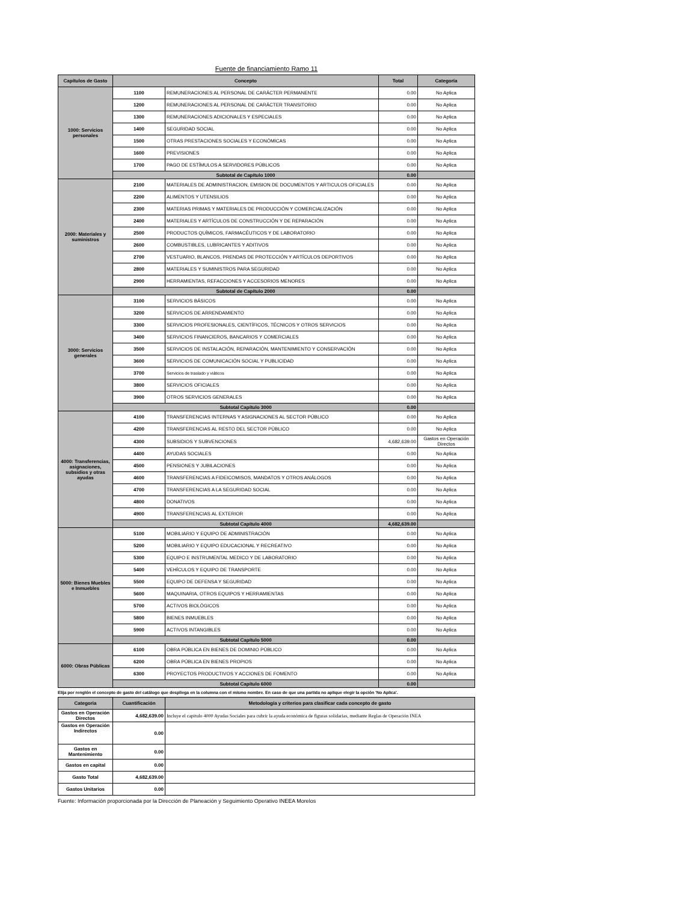Fuente de financiamiento Ramo 11
| Capítulos de Gasto | Concepto | | Total | Categoría |
| --- | --- | --- | --- | --- |
| 1000: Servicios personales | 1100 | REMUNERACIONES AL PERSONAL DE CARÁCTER PERMANENTE | 0.00 | No Aplica |
| | 1200 | REMUNERACIONES AL PERSONAL DE CARÁCTER TRANSITORIO | 0.00 | No Aplica |
| | 1300 | REMUNERACIONES ADICIONALES Y ESPECIALES | 0.00 | No Aplica |
| | 1400 | SEGURIDAD SOCIAL | 0.00 | No Aplica |
| | 1500 | OTRAS PRESTACIONES SOCIALES Y ECONÓMICAS | 0.00 | No Aplica |
| | 1600 | PREVISIONES | 0.00 | No Aplica |
| | 1700 | PAGO DE ESTÍMULOS A SERVIDORES PÚBLICOS | 0.00 | No Aplica |
| | Subtotal de Capítulo 1000 | | 0.00 | |
| 2000: Materiales y suministros | 2100 | MATERIALES DE ADMINISTRACION, EMISION DE DOCUMENTOS Y ARTICULOS OFICIALES | 0.00 | No Aplica |
| | 2200 | ALIMENTOS Y UTENSILIOS | 0.00 | No Aplica |
| | 2300 | MATERIAS PRIMAS Y MATERIALES DE PRODUCCIÓN Y COMERCIALIZACIÓN | 0.00 | No Aplica |
| | 2400 | MATERIALES Y ARTÍCULOS DE CONSTRUCCIÓN Y DE REPARACIÓN | 0.00 | No Aplica |
| | 2500 | PRODUCTOS QUÍMICOS, FARMACÉUTICOS Y DE LABORATORIO | 0.00 | No Aplica |
| | 2600 | COMBUSTIBLES, LUBRICANTES Y ADITIVOS | 0.00 | No Aplica |
| | 2700 | VESTUARIO, BLANCOS, PRENDAS DE PROTECCIÓN Y ARTÍCULOS DEPORTIVOS | 0.00 | No Aplica |
| | 2800 | MATERIALES Y SUMINISTROS PARA SEGURIDAD | 0.00 | No Aplica |
| | 2900 | HERRAMIENTAS, REFACCIONES Y ACCESORIOS MENORES | 0.00 | No Aplica |
| | Subtotal de Capítulo 2000 | | 0.00 | |
| 3000: Servicios generales | 3100 | SERVICIOS BÁSICOS | 0.00 | No Aplica |
| | 3200 | SERVICIOS DE ARRENDAMIENTO | 0.00 | No Aplica |
| | 3300 | SERVICIOS PROFESIONALES, CIENTÍFICOS, TÉCNICOS Y OTROS SERVICIOS | 0.00 | No Aplica |
| | 3400 | SERVICIOS FINANCIEROS, BANCARIOS Y COMERCIALES | 0.00 | No Aplica |
| | 3500 | SERVICIOS DE INSTALACIÓN, REPARACIÓN, MANTENIMIENTO Y CONSERVACIÓN | 0.00 | No Aplica |
| | 3600 | SERVICIOS DE COMUNICACIÓN SOCIAL Y PUBLICIDAD | 0.00 | No Aplica |
| | 3700 | Servicios de traslado y viáticos | 0.00 | No Aplica |
| | 3800 | SERVICIOS OFICIALES | 0.00 | No Aplica |
| | 3900 | OTROS SERVICIOS GENERALES | 0.00 | No Aplica |
| | Subtotal Capítulo 3000 | | 0.00 | |
| 4000: Transferencias, asignaciones, subsidios y otras ayudas | 4100 | TRANSFERENCIAS INTERNAS Y ASIGNACIONES AL SECTOR PÚBLICO | 0.00 | No Aplica |
| | 4200 | TRANSFERENCIAS AL RESTO DEL SECTOR PÚBLICO | 0.00 | No Aplica |
| | 4300 | SUBSIDIOS Y SUBVENCIONES | 4,682,639.00 | Gastos en Operación Directos |
| | 4400 | AYUDAS SOCIALES | 0.00 | No Aplica |
| | 4500 | PENSIONES Y JUBILACIONES | 0.00 | No Aplica |
| | 4600 | TRANSFERENCIAS A FIDEICOMISOS, MANDATOS Y OTROS ANÁLOGOS | 0.00 | No Aplica |
| | 4700 | TRANSFERENCIAS A LA SEGURIDAD SOCIAL | 0.00 | No Aplica |
| | 4800 | DONATIVOS | 0.00 | No Aplica |
| | 4900 | TRANSFERENCIAS AL EXTERIOR | 0.00 | No Aplica |
| | Subtotal Capítulo 4000 | | 4,682,639.00 | |
| 5000: Bienes Muebles e Inmuebles | 5100 | MOBILIARIO Y EQUIPO DE ADMINISTRACIÓN | 0.00 | No Aplica |
| | 5200 | MOBILIARIO Y EQUIPO EDUCACIONAL Y RECREATIVO | 0.00 | No Aplica |
| | 5300 | EQUIPO E INSTRUMENTAL MEDICO Y DE LABORATORIO | 0.00 | No Aplica |
| | 5400 | VEHÍCULOS Y EQUIPO DE TRANSPORTE | 0.00 | No Aplica |
| | 5500 | EQUIPO DE DEFENSA Y SEGURIDAD | 0.00 | No Aplica |
| | 5600 | MAQUINARIA, OTROS EQUIPOS Y HERRAMIENTAS | 0.00 | No Aplica |
| | 5700 | ACTIVOS BIOLÓGICOS | 0.00 | No Aplica |
| | 5800 | BIENES INMUEBLES | 0.00 | No Aplica |
| | 5900 | ACTIVOS INTANGIBLES | 0.00 | No Aplica |
| | Subtotal Capítulo 5000 | | 0.00 | |
| 6000: Obras Públicas | 6100 | OBRA PÚBLICA EN BIENES DE DOMINIO PÚBLICO | 0.00 | No Aplica |
| | 6200 | OBRA PÚBLICA EN BIENES PROPIOS | 0.00 | No Aplica |
| | 6300 | PROYECTOS PRODUCTIVOS Y ACCIONES DE FOMENTO | 0.00 | No Aplica |
| | Subtotal Capítulo 6000 | | 0.00 | |
Elija por renglón el concepto de gasto del catálogo que despliega en la columna con el mismo nombre. En caso de que una partida no aplique elegir la opción 'No Aplica'.
| Categoria | Cuantificación | Metodología y criterios para clasificar cada concepto de gasto |
| --- | --- | --- |
| Gastos en Operación Directos | 4,682,639.00 | Incluye el capitulo 4000 Ayudas Sociales para cubrir la ayuda económica de figuras solidarias, mediante Reglas de Operación INEA |
| Gastos en Operación Indirectos | 0.00 | |
| Gastos en Mantenimiento | 0.00 | |
| Gastos en capital | 0.00 | |
| Gasto Total | 4,682,639.00 | |
| Gastos Unitarios | 0.00 | |
Fuente: Información proporcionada por la Dirección de Planeación y Seguimiento Operativo INEEA Morelos